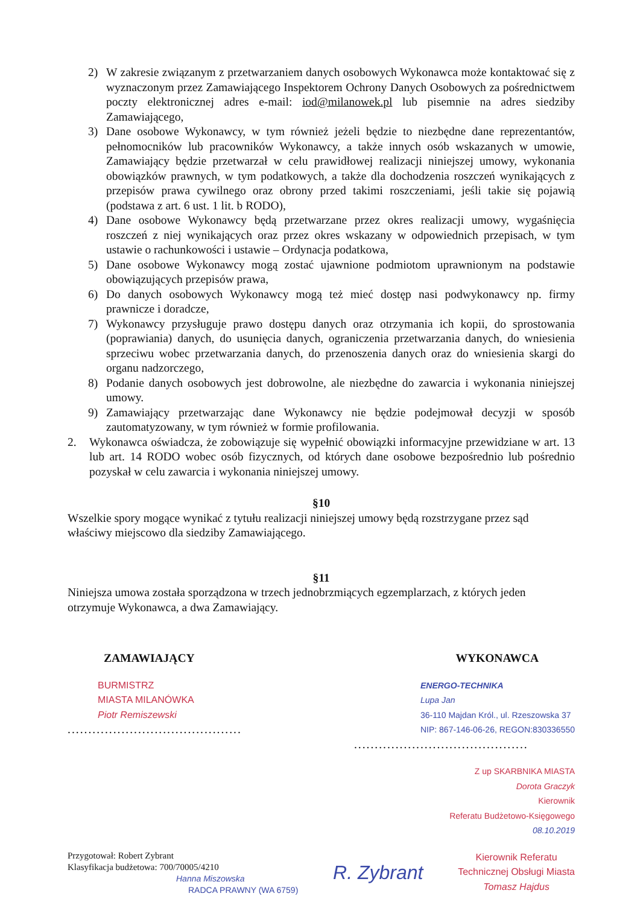2) W zakresie związanym z przetwarzaniem danych osobowych Wykonawca może kontaktować się z wyznaczonym przez Zamawiającego Inspektorem Ochrony Danych Osobowych za pośrednictwem poczty elektronicznej adres e-mail: iod@milanowek.pl lub pisemnie na adres siedziby Zamawiającego,
3) Dane osobowe Wykonawcy, w tym również jeżeli będzie to niezbędne dane reprezentantów, pełnomocników lub pracowników Wykonawcy, a także innych osób wskazanych w umowie, Zamawiający będzie przetwarzał w celu prawidłowej realizacji niniejszej umowy, wykonania obowiązków prawnych, w tym podatkowych, a także dla dochodzenia roszczeń wynikających z przepisów prawa cywilnego oraz obrony przed takimi roszczeniami, jeśli takie się pojawią (podstawa z art. 6 ust. 1 lit. b RODO),
4) Dane osobowe Wykonawcy będą przetwarzane przez okres realizacji umowy, wygaśnięcia roszczeń z niej wynikających oraz przez okres wskazany w odpowiednich przepisach, w tym ustawie o rachunkowości i ustawie – Ordynacja podatkowa,
5) Dane osobowe Wykonawcy mogą zostać ujawnione podmiotom uprawnionym na podstawie obowiązujących przepisów prawa,
6) Do danych osobowych Wykonawcy mogą też mieć dostęp nasi podwykonawcy np. firmy prawnicze i doradcze,
7) Wykonawcy przysługuje prawo dostępu danych oraz otrzymania ich kopii, do sprostowania (poprawiania) danych, do usunięcia danych, ograniczenia przetwarzania danych, do wniesienia sprzeciwu wobec przetwarzania danych, do przenoszenia danych oraz do wniesienia skargi do organu nadzorczego,
8) Podanie danych osobowych jest dobrowolne, ale niezbędne do zawarcia i wykonania niniejszej umowy.
9) Zamawiający przetwarzając dane Wykonawcy nie będzie podejmował decyzji w sposób zautomatyzowany, w tym również w formie profilowania.
2. Wykonawca oświadcza, że zobowiązuje się wypełnić obowiązki informacyjne przewidziane w art. 13 lub art. 14 RODO wobec osób fizycznych, od których dane osobowe bezpośrednio lub pośrednio pozyskał w celu zawarcia i wykonania niniejszej umowy.
§10
Wszelkie spory mogące wynikać z tytułu realizacji niniejszej umowy będą rozstrzygane przez sąd właściwy miejscowo dla siedziby Zamawiającego.
§11
Niniejsza umowa została sporządzona w trzech jednobrzmiących egzemplarzach, z których jeden otrzymuje Wykonawca, a dwa Zamawiający.
ZAMAWIAJĄCY WYKONAWCA
BURMISTRZ
MIASTA MILANÓWKA
Piotr Remiszewski
..........................................
ENERGO-TECHNIKA
Lupa Jan
36-110 Majdan Król., ul. Rzeszowska 37
NIP: 867-146-06-26, REGON:830336550
..........................................
Z up SKARBNIKA MIASTA
Dorota Graczyk
Kierownik
Referatu Budżetowo-Księgowego
08.10.2019
Przygotował: Robert Zybrant
Klasyfikacja budżetowa: 700/70005/4210
Hanna Miszowska
RADCA PRAWNY (WA 6759)
R. Zybrant
Kierownik Referatu
Technicznej Obsługi Miasta
Tomasz Hajdus